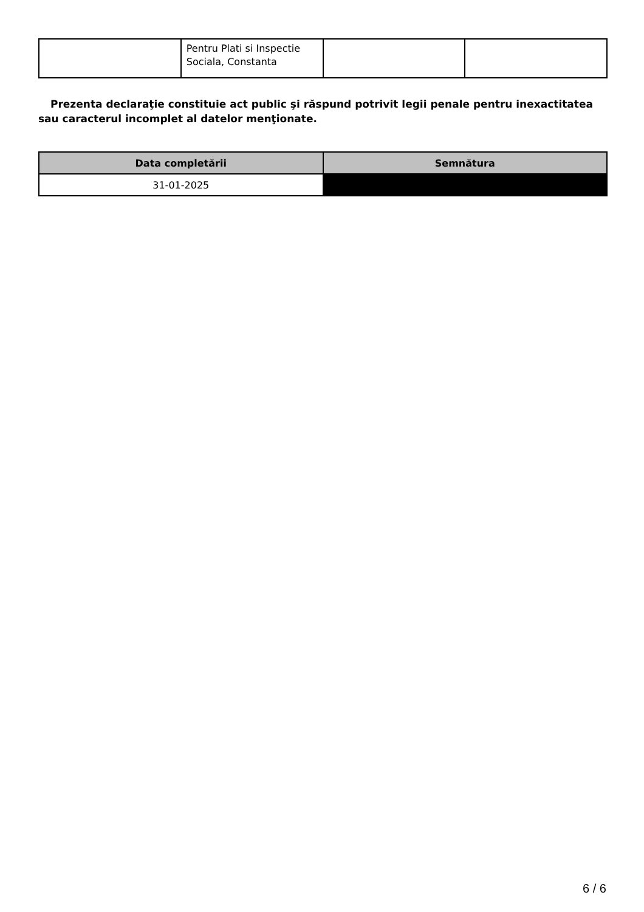| | Pentru Plati si Inspectie Sociala, Constanta | | |
Prezenta declaraţie constituie act public şi răspund potrivit legii penale pentru inexactitatea sau caracterul incomplet al datelor menţionate.
| Data completării | Semnătura |
| --- | --- |
| 31-01-2025 | |
6 / 6